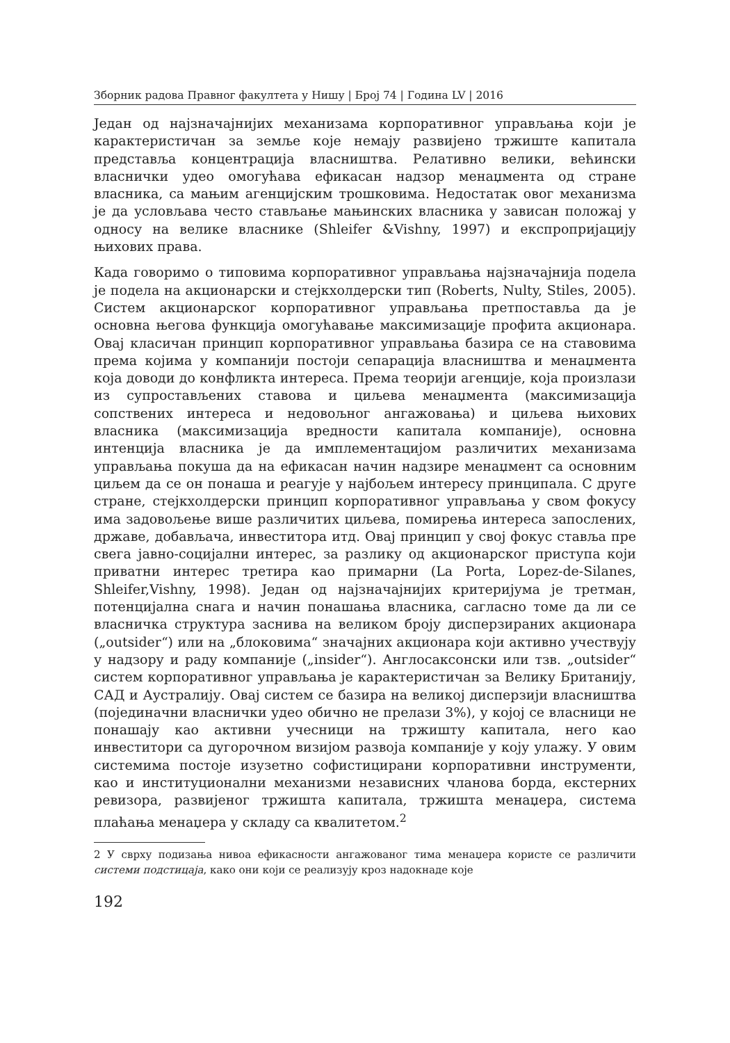Зборник радова Правног факултета у Нишу | Број 74 | Година LV | 2016
Један од најзначајнијих механизама корпоративног управљања који је карактеристичан за земље које немају развијено тржиште капитала представља концентрација власништва. Релативно велики, већински власнички удео омогућава ефикасан надзор менаџмента од стране власника, са мањим агенцијским трошковима. Недостатак овог механизма је да условљава често стављање мањинских власника у зависан положај у односу на велике власнике (Shleifer &Vishny, 1997) и експропријацију њихових права.
Када говоримо о типовима корпоративног управљања најзначајнија подела је подела на акционарски и стејкхолдерски тип (Roberts, Nulty, Stiles, 2005). Систем акционарског корпоративног управљања претпоставља да је основна његова функција омогућавање максимизације профита акционара. Овај класичан принцип корпоративног управљања базира се на ставовима према којима у компанији постоји сепарација власништва и менаџмента која доводи до конфликта интереса. Према теорији агенције, која произлази из супростављених ставова и циљева менаџмента (максимизација сопствених интереса и недовољног ангажовања) и циљева њихових власника (максимизација вредности капитала компаније), основна интенција власника је да имплементацијом различитих механизама управљања покуша да на ефикасан начин надзире менаџмент са основним циљем да се он понаша и реагује у најбољем интересу принципала. С друге стране, стејкхолдерски принцип корпоративног управљања у свом фокусу има задовољење више различитих циљева, помирења интереса запослених, државе, добављача, инвеститора итд. Овај принцип у свој фокус ставља пре свега јавно-социјални интерес, за разлику од акционарског приступа који приватни интерес третира као примарни (La Porta, Lopez-de-Silanes, Shleifer,Vishny, 1998). Један од најзначајнијих критеријума је третман, потенцијална снага и начин понашања власника, сагласно томе да ли се власничка структура заснива на великом броју дисперзираних акционара („outsider“) или на „блоковима“ значајних акционара који активно учествују у надзору и раду компаније („insider“). Англосаксонски или тзв. „outsider“ систем корпоративног управљања је карактеристичан за Велику Британију, САД и Аустралију. Овај систем се базира на великој дисперзији власништва (појединачни власнички удео обично не прелази 3%), у којој се власници не понашају као активни учесници на тржишту капитала, него као инвеститори са дугорочном визијом развоја компаније у коју улажу. У овим системима постоје изузетно софистицирани корпоративни инструменти, као и институционални механизми независних чланова борда, екстерних ревизора, развијеног тржишта капитала, тржишта менаџера, система плаћања менаџера у складу са квалитетом.<sup>2</sup>
2 У сврху подизања нивоа ефикасности ангажованог тима менаџера користе се различити системи подстицаја, како они који се реализују кроз надокнаде које
192